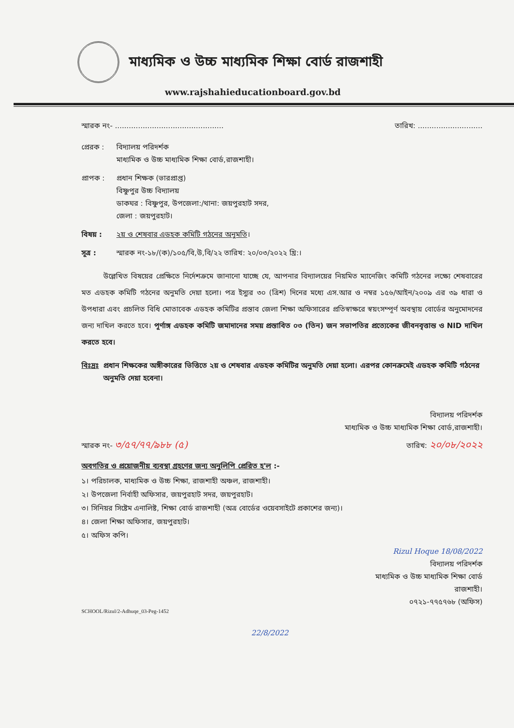মাধ্যমিক ও উচ্চ মাধ্যমিক শিক্ষা বোর্ড রাজশাহী
www.rajshahieducationboard.gov.bd
স্মারক নং- ............................................... তারিখ: ............................
প্রেরক : বিদ্যালয় পরিদর্শক
মাধ্যমিক ও উচ্চ মাধ্যমিক শিক্ষা বোর্ড,রাজশাহী।
প্রাপক : প্রধান শিক্ষক (ভারপ্রাপ্ত)
বিষ্ণুপুর উচ্চ বিদ্যালয়
ডাকঘর : বিষ্ণুপুর, উপজেলা:/থানা: জয়পুরহাট সদর,
জেলা : জয়পুরহাট।
বিষয় : ২য় ও শেষবার এডহক কমিটি গঠনের অনুমতি।
সূত্র : স্মারক নং-১৮/(ক)/১০৫/বি,উ,বি/২২ তারিখ: ২০/০৩/২০২২ খ্রি:।
উল্লেখিত বিষয়ের প্রেক্ষিতে নির্দেশক্রমে জানানো যাচ্ছে যে, আপনার বিদ্যালয়ের নিয়মিত ম্যানেজিং কমিটি গঠনের লক্ষ্যে শেষবারের মত এডহক কমিটি গঠনের অনুমতি দেয়া হলো। পত্র ইস্যুর ৩০ (ত্রিশ) দিনের মধ্যে এস.আর ও নম্বর ১৫৬/আইন/২০০৯ এর ৩৯ ধারা ও উপধারা এবং প্রচলিত বিধি মোতাবেক এডহক কমিটির প্রস্তাব জেলা শিক্ষা অফিসারের প্রতিস্বাক্ষরে স্বয়ংসম্পূর্ণ অবস্থায় বোর্ডের অনুমোদনের জন্য দাখিল করতে হবে। পূর্ণাঙ্গ এডহক কমিটি জমাদানের সময় প্রস্তাবিত ০৩ (তিন) জন সভাপতির প্রত্যেকের জীবনবৃত্তান্ত ও NID দাখিল করতে হবে।
বিঃদ্রঃ
প্রধান শিক্ষকের অঙ্গীকারের ভিত্তিতে ২য় ও শেষবার এডহক কমিটির অনুমতি দেয়া হলো। এরপর কোনক্রমেই এডহক কমিটি গঠনের অনুমতি দেয়া হবেনা।
বিদ্যালয় পরিদর্শক
মাধ্যমিক ও উচ্চ মাধ্যমিক শিক্ষা বোর্ড,রাজশাহী।
স্মারক নং- ৩/৫৭/৭৭/৯৮৮ (৫) তারিখ: ২০/০৮/২০২২
অবগতির ও প্রয়োজনীয় ব্যবস্থা গ্রহণের জন্য অনুলিপি প্রেরিত হ'ল :-
১। পরিচালক, মাধ্যমিক ও উচ্চ শিক্ষা, রাজশাহী অঞ্চল, রাজশাহী।
২। উপজেলা নির্বাহী অফিসার, জয়পুরহাট সদর, জয়পুরহাট।
৩। সিনিয়র সিষ্টেম এনালিষ্ট, শিক্ষা বোর্ড রাজশাহী (অত্র বোর্ডের ওয়েবসাইটে প্রকাশের জন্য)।
৪। জেলা শিক্ষা অফিসার, জয়পুরহাট।
৫। অফিস কপি।
Rizul Hoque 18/08/2022
বিদ্যালয় পরিদর্শক
মাধ্যমিক ও উচ্চ মাধ্যমিক শিক্ষা বোর্ড
রাজশাহী।
০৭২১-৭৭৫৭৬৮ (অফিস)
SCHOOL/Rizul/2-Adhuqe_03-Peg-1452
22/8/2022